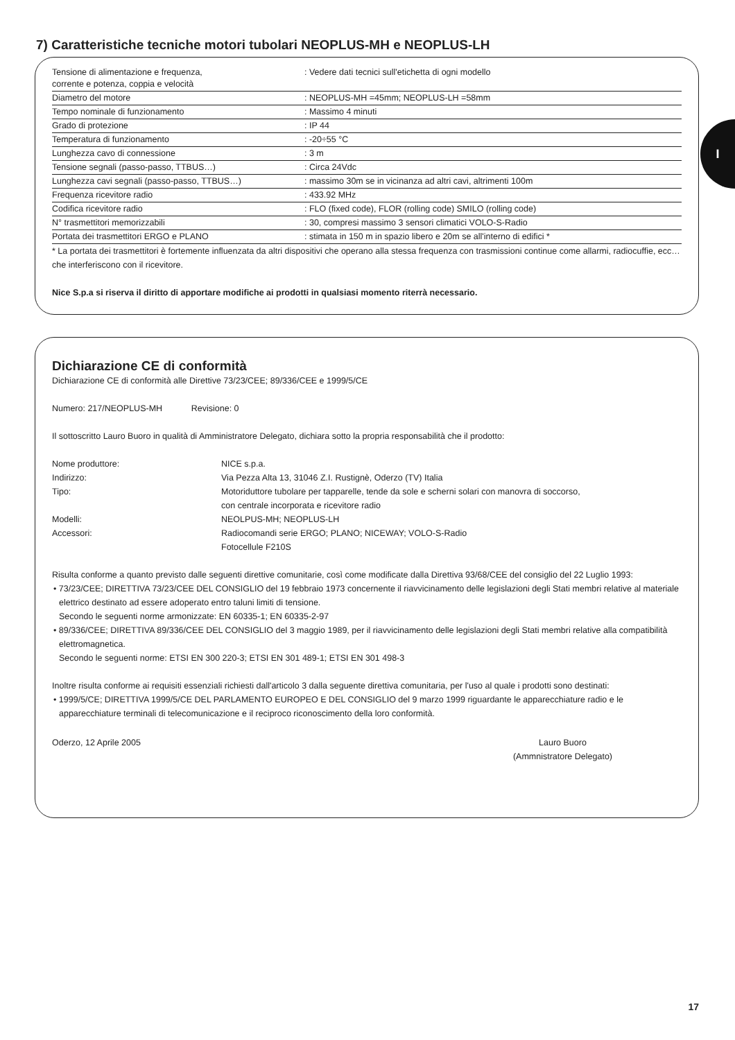7) Caratteristiche tecniche motori tubolari NEOPLUS-MH e NEOPLUS-LH
| Tensione di alimentazione e frequenza, corrente e potenza, coppia e velocità | : Vedere dati tecnici sull'etichetta di ogni modello |
| Diametro del motore | : NEOPLUS-MH =45mm; NEOPLUS-LH =58mm |
| Tempo nominale di funzionamento | : Massimo 4 minuti |
| Grado di protezione | : IP 44 |
| Temperatura di funzionamento | : -20÷55 °C |
| Lunghezza cavo di connessione | : 3 m |
| Tensione segnali (passo-passo, TTBUS…) | : Circa 24Vdc |
| Lunghezza cavi segnali (passo-passo, TTBUS…) | : massimo 30m se in vicinanza ad altri cavi, altrimenti 100m |
| Frequenza ricevitore radio | : 433.92 MHz |
| Codifica ricevitore radio | : FLO (fixed code), FLOR (rolling code) SMILO (rolling code) |
| N° trasmettitori memorizzabili | : 30, compresi massimo 3 sensori climatici VOLO-S-Radio |
| Portata dei trasmettitori ERGO e PLANO | : stimata in 150 m in spazio libero e 20m se all'interno di edifici * |
* La portata dei trasmettitori è fortemente influenzata da altri dispositivi che operano alla stessa frequenza con trasmissioni continue come allarmi, radiocuffie, ecc… che interferiscono con il ricevitore.
Nice S.p.a si riserva il diritto di apportare modifiche ai prodotti in qualsiasi momento riterrà necessario.
I
Dichiarazione CE di conformità
Dichiarazione CE di conformità alle Direttive 73/23/CEE; 89/336/CEE e 1999/5/CE
Numero: 217/NEOPLUS-MH Revisione: 0
Il sottoscritto Lauro Buoro in qualità di Amministratore Delegato, dichiara sotto la propria responsabilità che il prodotto:
| Nome produttore: | NICE s.p.a. |
| Indirizzo: | Via Pezza Alta 13, 31046 Z.I. Rustignè, Oderzo (TV) Italia |
| Tipo: | Motoriduttore tubolare per tapparelle, tende da sole e scherni solari con manovra di soccorso, con centrale incorporata e ricevitore radio |
| Modelli: | NEOLPUS-MH; NEOPLUS-LH |
| Accessori: | Radiocomandi serie ERGO; PLANO; NICEWAY; VOLO-S-Radio Fotocellule F210S |
Risulta conforme a quanto previsto dalle seguenti direttive comunitarie, così come modificate dalla Direttiva 93/68/CEE del consiglio del 22 Luglio 1993:
• 73/23/CEE; DIRETTIVA 73/23/CEE DEL CONSIGLIO del 19 febbraio 1973 concernente il riavvicinamento delle legislazioni degli Stati membri relative al materiale elettrico destinato ad essere adoperato entro taluni limiti di tensione.
Secondo le seguenti norme armonizzate: EN 60335-1; EN 60335-2-97
• 89/336/CEE; DIRETTIVA 89/336/CEE DEL CONSIGLIO del 3 maggio 1989, per il riavvicinamento delle legislazioni degli Stati membri relative alla compatibilità elettromagnetica.
Secondo le seguenti norme: ETSI EN 300 220-3; ETSI EN 301 489-1; ETSI EN 301 498-3
Inoltre risulta conforme ai requisiti essenziali richiesti dall'articolo 3 dalla seguente direttiva comunitaria, per l'uso al quale i prodotti sono destinati:
• 1999/5/CE; DIRETTIVA 1999/5/CE DEL PARLAMENTO EUROPEO E DEL CONSIGLIO del 9 marzo 1999 riguardante le apparecchiature radio e le apparecchiature terminali di telecomunicazione e il reciproco riconoscimento della loro conformità.
Oderzo, 12 Aprile 2005 Lauro Buoro
(Ammnistratore Delegato)
17